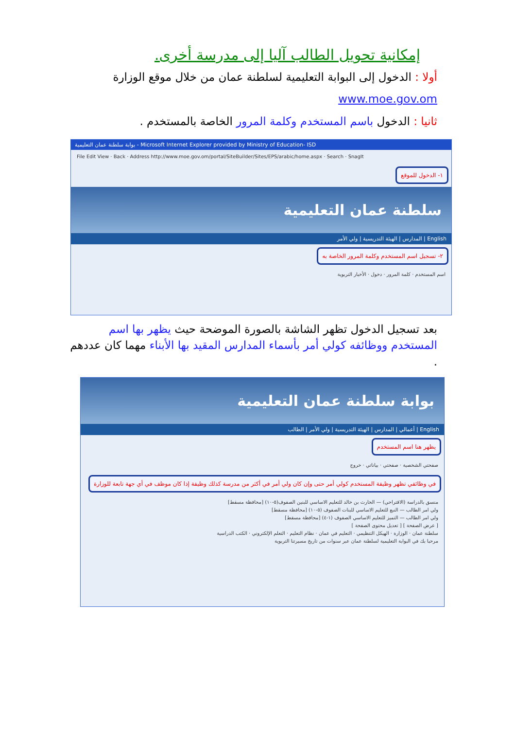إمكانية تحويل الطالب آليا إلى مدرسة أخرى.
أولا : الدخول إلى البوابة التعليمية لسلطنة عمان من خلال موقع الوزارة
www.moe.gov.om
ثانيا : الدخول باسم المستخدم وكلمة المرور الخاصة بالمستخدم .
بوابة سلطنة عمان التعليمية - Microsoft Internet Explorer provided by Ministry of Education- ISD
File Edit View · Back · Address http://www.moe.gov.om/portal/SiteBuilder/Sites/EPS/arabic/home.aspx · Search · SnagIt
١- الدخول للموقع
سلطنة عمان التعليمية
English | المدارس | الهيئة التدريسية | ولي الأمر
٢- تسجيل اسم المستخدم وكلمة المرور الخاصة به
اسم المستخدم · كلمة المرور · دخول · الأخبار التربوية
بعد تسجيل الدخول تظهر الشاشة بالصورة الموضحة حيث يظهر بها اسم المستخدم ووظائفه كولي أمر بأسماء المدارس المقيد بها الأبناء مهما كان عددهم .
بوابة سلطنة عمان التعليمية
English | أعمالي | المدارس | الهيئة التدريسية | ولي الأمر | الطالب
يظهر هنا اسم المستخدم
صفحتي الشخصية · صفحتي · بياناتي · خروج
في وظائفي تظهر وظيفة المستخدم كولي أمر حتى وإن كان ولي أمر في أكثر من مدرسة كذلك وظيفة إذا كان موظف في أي جهة تابعة للوزارة
منسق بالدراسة (الاقتراحي) — الحارث بن خالد للتعليم الاساسي للبنين الصفوف(٥-١٠) [محافظة مسقط]
ولي امر الطالب — النبع للتعليم الاساسي للبنات الصفوف (٥-١٠) [محافظة مسقط]
ولي امر الطالب — التميز للتعليم الاساسي الصفوف (١-٤) [محافظة مسقط]
[ عرض الصفحة ] [ تعديل محتوى الصفحة ]
سلطنة عمان · الوزارة · الهيكل التنظيمي · التعليم في عمان · نظام التعليم · التعلم الإلكتروني · الكتب الدراسية
مرحبا بك في البوابة التعليمية لسلطنة عمان عبر سنوات من تاريخ مسيرتنا التربوية